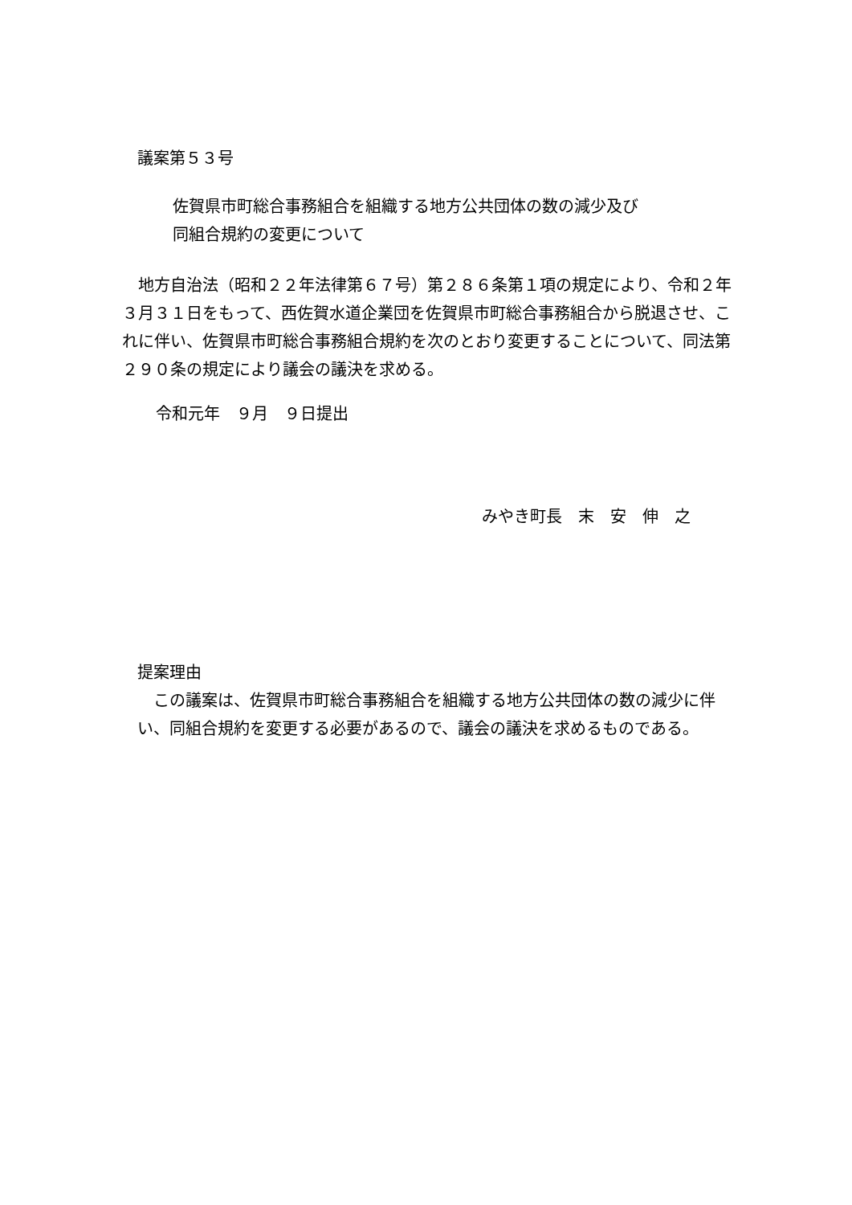議案第５３号
佐賀県市町総合事務組合を組織する地方公共団体の数の減少及び
同組合規約の変更について
　地方自治法（昭和２２年法律第６７号）第２８６条第１項の規定により、令和２年３月３１日をもって、西佐賀水道企業団を佐賀県市町総合事務組合から脱退させ、これに伴い、佐賀県市町総合事務組合規約を次のとおり変更することについて、同法第２９０条の規定により議会の議決を求める。
令和元年　９月　９日提出
みやき町長　末　安　伸　之
提案理由
　この議案は、佐賀県市町総合事務組合を組織する地方公共団体の数の減少に伴い、同組合規約を変更する必要があるので、議会の議決を求めるものである。